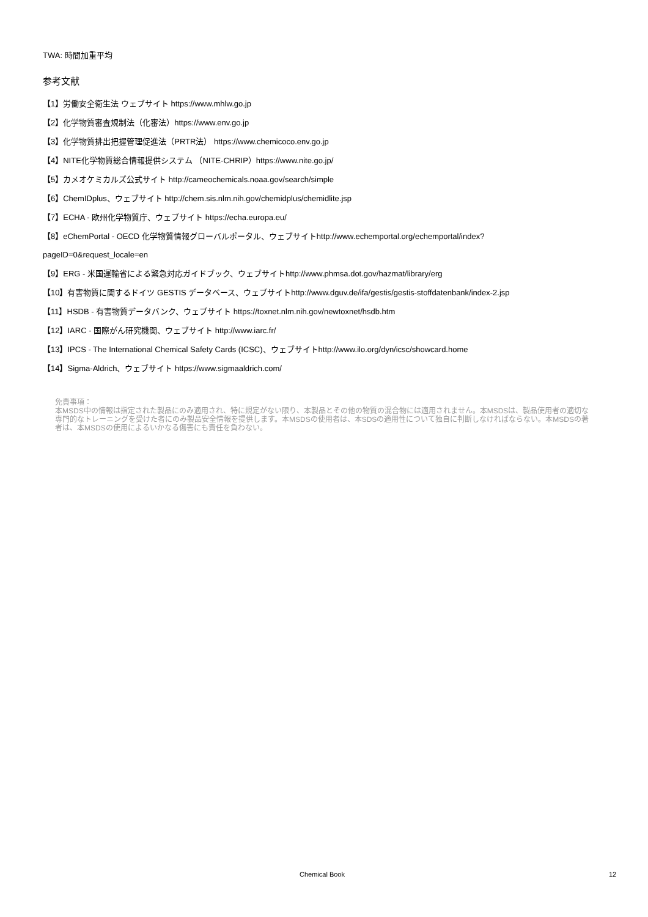TWA: 時間加重平均
参考文献
【1】労働安全衛生法 ウェブサイト https://www.mhlw.go.jp
【2】化学物質審査規制法（化審法）https://www.env.go.jp
【3】化学物質排出把握管理促進法（PRTR法） https://www.chemicoco.env.go.jp
【4】NITE化学物質総合情報提供システム （NITE-CHRIP）https://www.nite.go.jp/
【5】カメオケミカルズ公式サイト http://cameochemicals.noaa.gov/search/simple
【6】ChemIDplus、ウェブサイト http://chem.sis.nlm.nih.gov/chemidplus/chemidlite.jsp
【7】ECHA - 欧州化学物質庁、ウェブサイト https://echa.europa.eu/
【8】eChemPortal - OECD 化学物質情報グローバルポータル、ウェブサイトhttp://www.echemportal.org/echemportal/index?
pageID=0&request_locale=en
【9】ERG - 米国運輸省による緊急対応ガイドブック、ウェブサイトhttp://www.phmsa.dot.gov/hazmat/library/erg
【10】有害物質に関するドイツ GESTIS データベース、ウェブサイトhttp://www.dguv.de/ifa/gestis/gestis-stoffdatenbank/index-2.jsp
【11】HSDB - 有害物質データバンク、ウェブサイト https://toxnet.nlm.nih.gov/newtoxnet/hsdb.htm
【12】IARC - 国際がん研究機関、ウェブサイト http://www.iarc.fr/
【13】IPCS - The International Chemical Safety Cards (ICSC)、ウェブサイトhttp://www.ilo.org/dyn/icsc/showcard.home
【14】Sigma-Aldrich、ウェブサイト https://www.sigmaaldrich.com/
免責事項：
本MSDS中の情報は指定された製品にのみ適用され、特に規定がない限り、本製品とその他の物質の混合物には適用されません。本MSDSは、製品使用者の適切な専門的なトレーニングを受けた者にのみ製品安全情報を提供します。本MSDSの使用者は、本SDSの適用性について独自に判断しなければならない。本MSDSの著者は、本MSDSの使用によるいかなる傷害にも責任を負わない。
Chemical Book 12